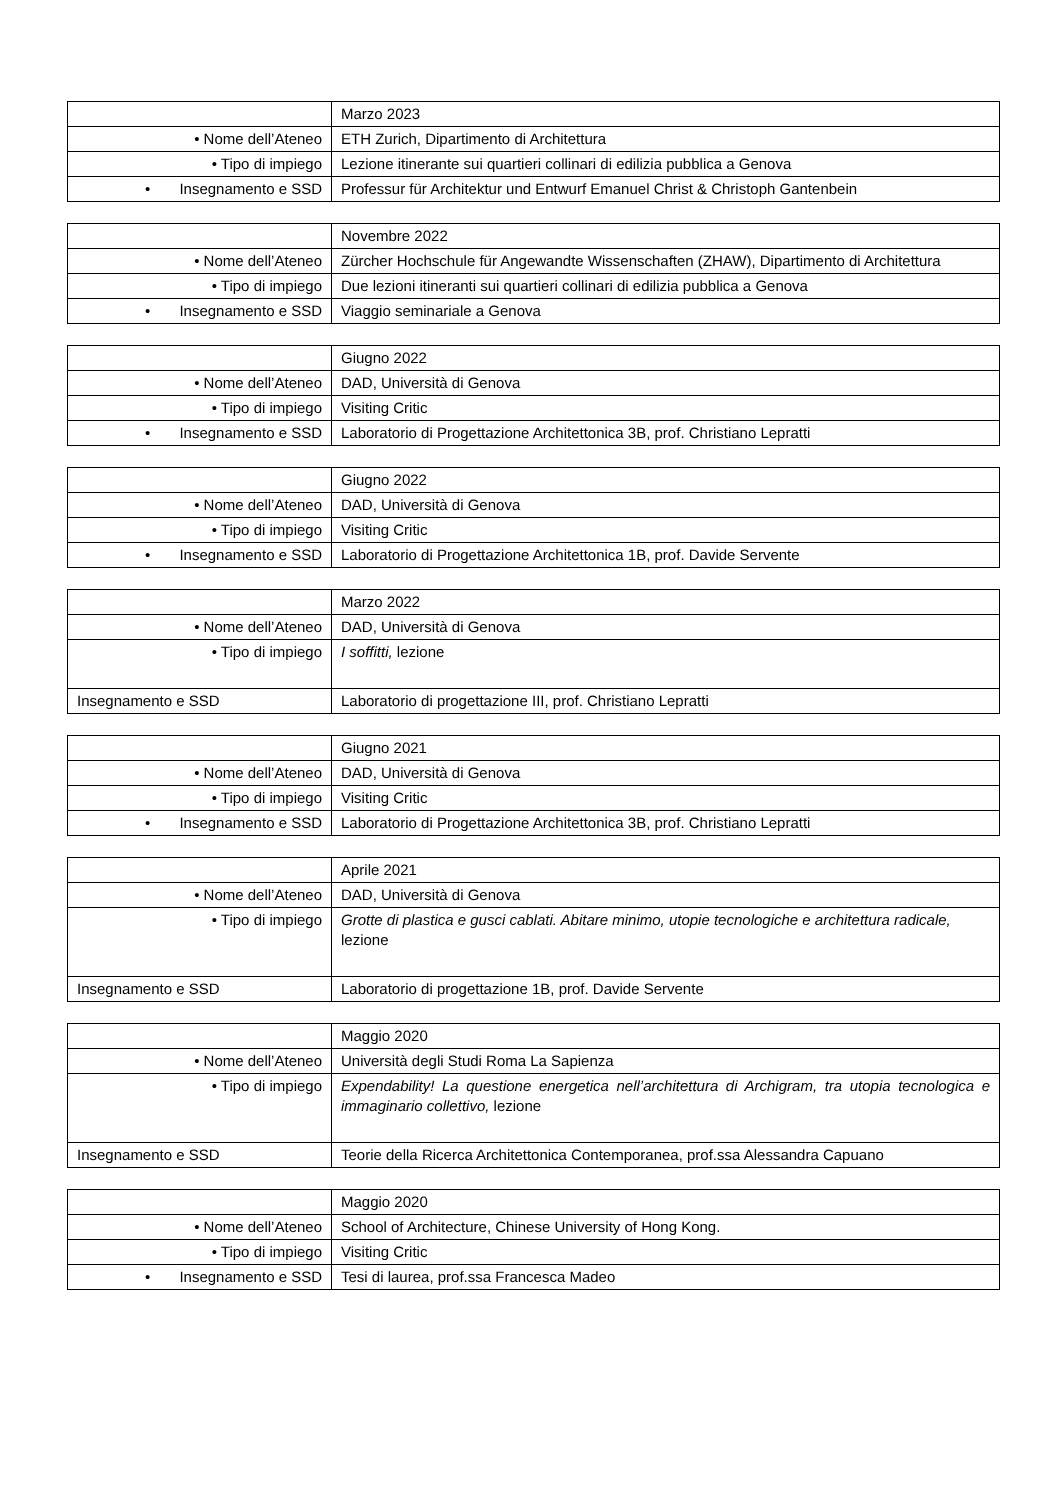| | Marzo 2023 |
| • Nome dell’Ateneo | ETH Zurich, Dipartimento di Architettura |
| • Tipo di impiego | Lezione itinerante sui quartieri collinari di edilizia pubblica a Genova |
| • Insegnamento e SSD | Professur für Architektur und Entwurf Emanuel Christ & Christoph Gantenbein |
| | Novembre 2022 |
| • Nome dell’Ateneo | Zürcher Hochschule für Angewandte Wissenschaften (ZHAW), Dipartimento di Architettura |
| • Tipo di impiego | Due lezioni itineranti sui quartieri collinari di edilizia pubblica a Genova |
| • Insegnamento e SSD | Viaggio seminariale a Genova |
| | Giugno 2022 |
| • Nome dell’Ateneo | DAD, Università di Genova |
| • Tipo di impiego | Visiting Critic |
| • Insegnamento e SSD | Laboratorio di Progettazione Architettonica 3B, prof. Christiano Lepratti |
| | Giugno 2022 |
| • Nome dell’Ateneo | DAD, Università di Genova |
| • Tipo di impiego | Visiting Critic |
| • Insegnamento e SSD | Laboratorio di Progettazione Architettonica 1B, prof. Davide Servente |
| | Marzo 2022 |
| • Nome dell’Ateneo | DAD, Università di Genova |
| • Tipo di impiego | I soffitti, lezione |
| Insegnamento e SSD | Laboratorio di progettazione III, prof. Christiano Lepratti |
| | Giugno 2021 |
| • Nome dell’Ateneo | DAD, Università di Genova |
| • Tipo di impiego | Visiting Critic |
| • Insegnamento e SSD | Laboratorio di Progettazione Architettonica 3B, prof. Christiano Lepratti |
| | Aprile 2021 |
| • Nome dell’Ateneo | DAD, Università di Genova |
| • Tipo di impiego | Grotte di plastica e gusci cablati. Abitare minimo, utopie tecnologiche e architettura radicale, lezione |
| Insegnamento e SSD | Laboratorio di progettazione 1B, prof. Davide Servente |
| | Maggio 2020 |
| • Nome dell’Ateneo | Università degli Studi Roma La Sapienza |
| • Tipo di impiego | Expendability! La questione energetica nell’architettura di Archigram, tra utopia tecnologica e immaginario collettivo, lezione |
| Insegnamento e SSD | Teorie della Ricerca Architettonica Contemporanea, prof.ssa Alessandra Capuano |
| | Maggio 2020 |
| • Nome dell’Ateneo | School of Architecture, Chinese University of Hong Kong. |
| • Tipo di impiego | Visiting Critic |
| • Insegnamento e SSD | Tesi di laurea, prof.ssa Francesca Madeo |